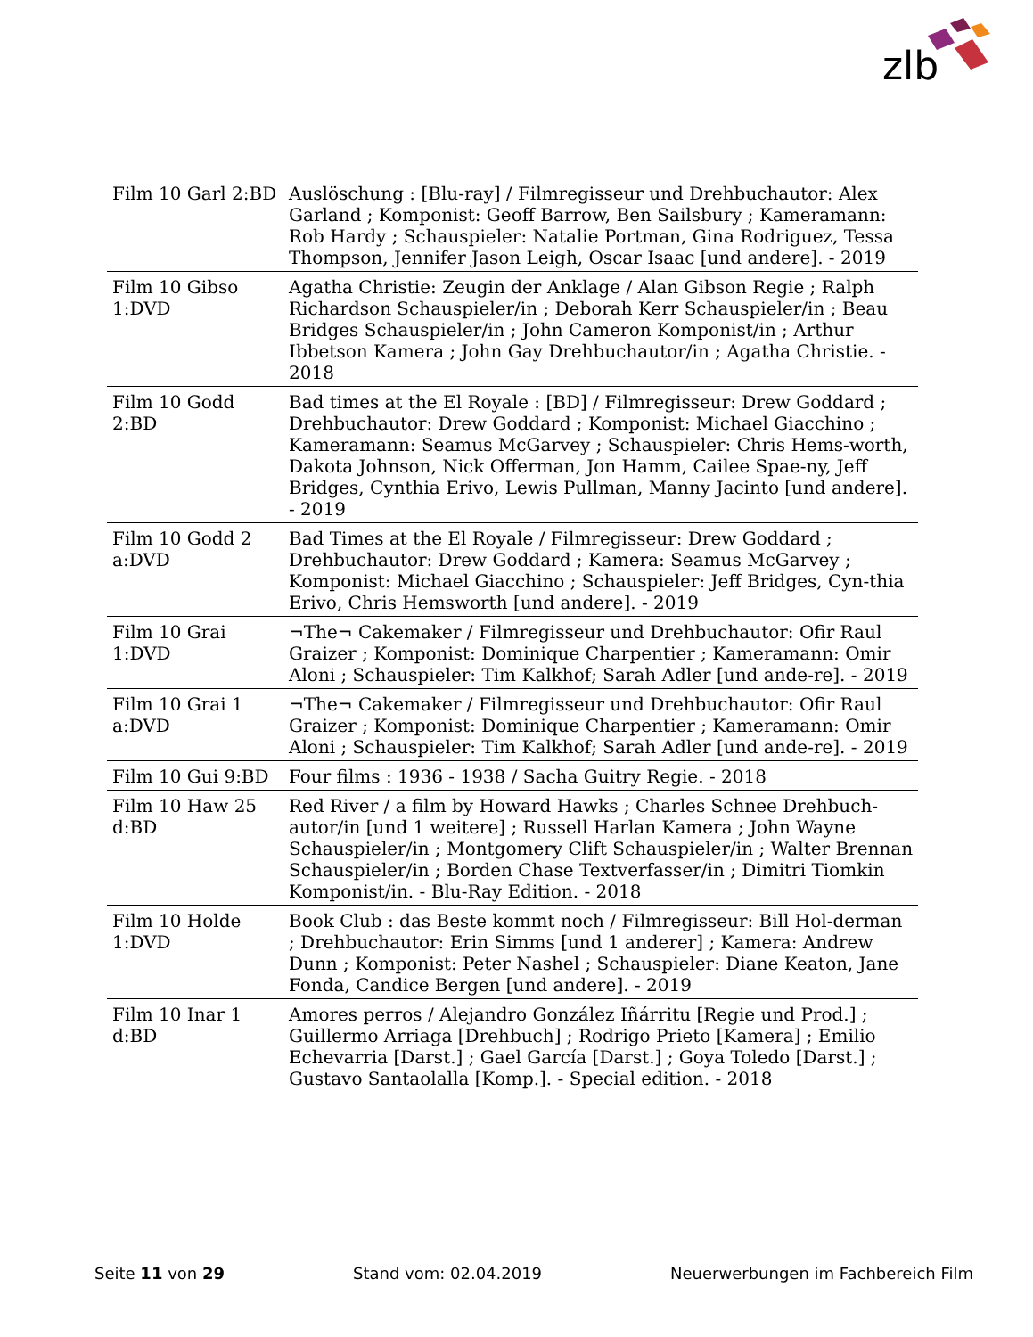zlb
| Film 10 Garl 2:BD | Auslöschung : [Blu-ray] / Filmregisseur und Drehbuchautor: Alex Garland ; Komponist: Geoff Barrow, Ben Sailsbury ; Kameramann: Rob Hardy ; Schauspieler: Natalie Portman, Gina Rodriguez, Tessa Thompson, Jennifer Jason Leigh, Oscar Isaac [und andere]. - 2019 |
| Film 10 Gibso 1:DVD | Agatha Christie: Zeugin der Anklage / Alan Gibson Regie ; Ralph Richardson Schauspieler/in ; Deborah Kerr Schauspieler/in ; Beau Bridges Schauspieler/in ; John Cameron Komponist/in ; Arthur Ibbetson Kamera ; John Gay Drehbuchautor/in ; Agatha Christie. - 2018 |
| Film 10 Godd 2:BD | Bad times at the El Royale : [BD] / Filmregisseur: Drew Goddard ; Drehbuchautor: Drew Goddard ; Komponist: Michael Giacchino ; Kameramann: Seamus McGarvey ; Schauspieler: Chris Hems-worth, Dakota Johnson, Nick Offerman, Jon Hamm, Cailee Spae-ny, Jeff Bridges, Cynthia Erivo, Lewis Pullman, Manny Jacinto [und andere]. - 2019 |
| Film 10 Godd 2 a:DVD | Bad Times at the El Royale / Filmregisseur: Drew Goddard ; Drehbuchautor: Drew Goddard ; Kamera: Seamus McGarvey ; Komponist: Michael Giacchino ; Schauspieler: Jeff Bridges, Cyn-thia Erivo, Chris Hemsworth [und andere]. - 2019 |
| Film 10 Grai 1:DVD | ¬The¬ Cakemaker / Filmregisseur und Drehbuchautor: Ofir Raul Graizer ; Komponist: Dominique Charpentier ; Kameramann: Omir Aloni ; Schauspieler: Tim Kalkhof; Sarah Adler [und ande-re]. - 2019 |
| Film 10 Grai 1 a:DVD | ¬The¬ Cakemaker / Filmregisseur und Drehbuchautor: Ofir Raul Graizer ; Komponist: Dominique Charpentier ; Kameramann: Omir Aloni ; Schauspieler: Tim Kalkhof; Sarah Adler [und ande-re]. - 2019 |
| Film 10 Gui 9:BD | Four films : 1936 - 1938 / Sacha Guitry Regie. - 2018 |
| Film 10 Haw 25 d:BD | Red River / a film by Howard Hawks ; Charles Schnee Drehbuch-autor/in [und 1 weitere] ; Russell Harlan Kamera ; John Wayne Schauspieler/in ; Montgomery Clift Schauspieler/in ; Walter Brennan Schauspieler/in ; Borden Chase Textverfasser/in ; Dimitri Tiomkin Komponist/in. - Blu-Ray Edition. - 2018 |
| Film 10 Holde 1:DVD | Book Club : das Beste kommt noch / Filmregisseur: Bill Hol-derman ; Drehbuchautor: Erin Simms [und 1 anderer] ; Kamera: Andrew Dunn ; Komponist: Peter Nashel ; Schauspieler: Diane Keaton, Jane Fonda, Candice Bergen [und andere]. - 2019 |
| Film 10 Inar 1 d:BD | Amores perros / Alejandro González Iñárritu [Regie und Prod.] ; Guillermo Arriaga [Drehbuch] ; Rodrigo Prieto [Kamera] ; Emilio Echevarria [Darst.] ; Gael García [Darst.] ; Goya Toledo [Darst.] ; Gustavo Santaolalla [Komp.]. - Special edition. - 2018 |
Seite 11 von 29 Stand vom: 02.04.2019 Neuerwerbungen im Fachbereich Film